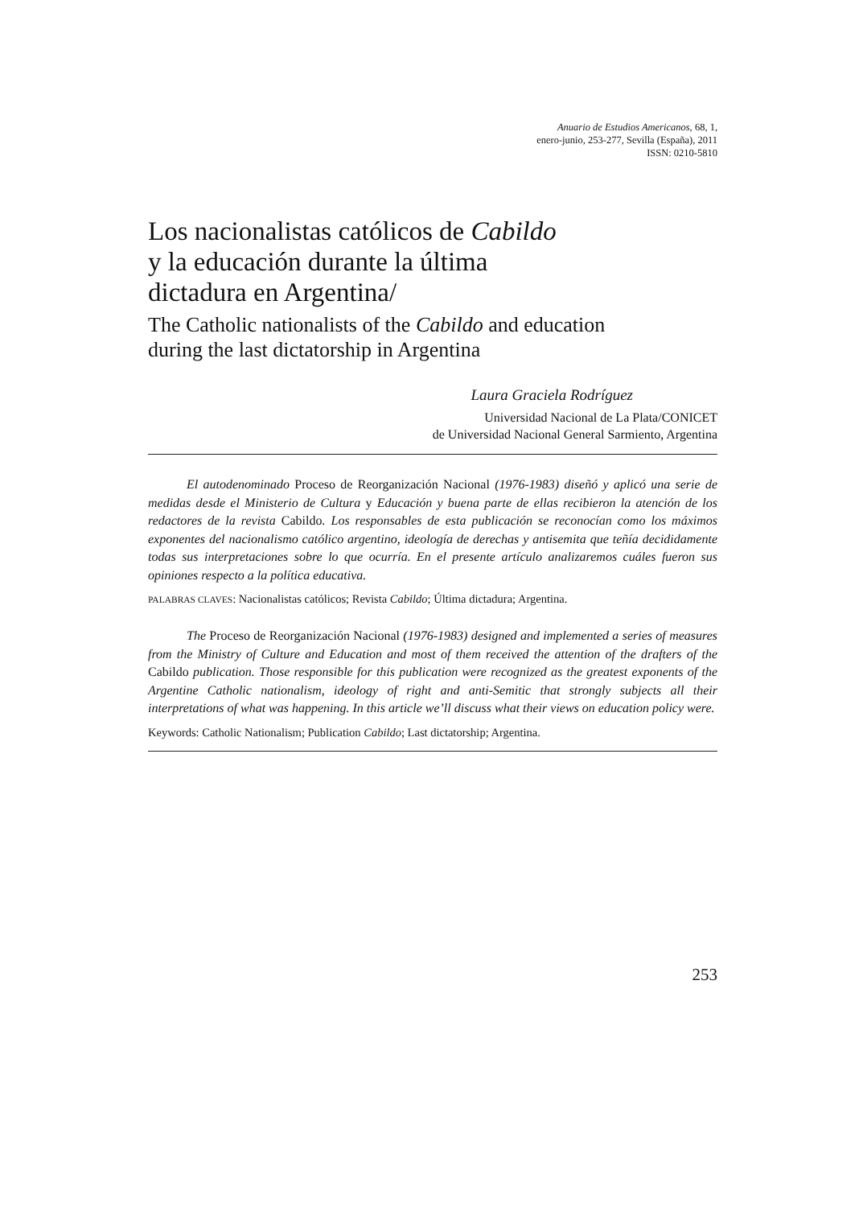Anuario de Estudios Americanos, 68, 1,
enero-junio, 253-277, Sevilla (España), 2011
ISSN: 0210-5810
Los nacionalistas católicos de Cabildo
y la educación durante la última
dictadura en Argentina/
The Catholic nationalists of the Cabildo and education
during the last dictatorship in Argentina
Laura Graciela Rodríguez
Universidad Nacional de La Plata/CONICET
de Universidad Nacional General Sarmiento, Argentina
El autodenominado Proceso de Reorganización Nacional (1976-1983) diseñó y aplicó una serie de medidas desde el Ministerio de Cultura y Educación y buena parte de ellas recibieron la atención de los redactores de la revista Cabildo. Los responsables de esta publicación se reconocían como los máximos exponentes del nacionalismo católico argentino, ideología de derechas y antisemita que teñía decididamente todas sus interpretaciones sobre lo que ocurría. En el presente artículo analizaremos cuáles fueron sus opiniones respecto a la política educativa.
PALABRAS CLAVES: Nacionalistas católicos; Revista Cabildo; Última dictadura; Argentina.
The Proceso de Reorganización Nacional (1976-1983) designed and implemented a series of measures from the Ministry of Culture and Education and most of them received the attention of the drafters of the Cabildo publication. Those responsible for this publication were recognized as the greatest exponents of the Argentine Catholic nationalism, ideology of right and anti-Semitic that strongly subjects all their interpretations of what was happening. In this article we’ll discuss what their views on education policy were.
Keywords: Catholic Nationalism; Publication Cabildo; Last dictatorship; Argentina.
253